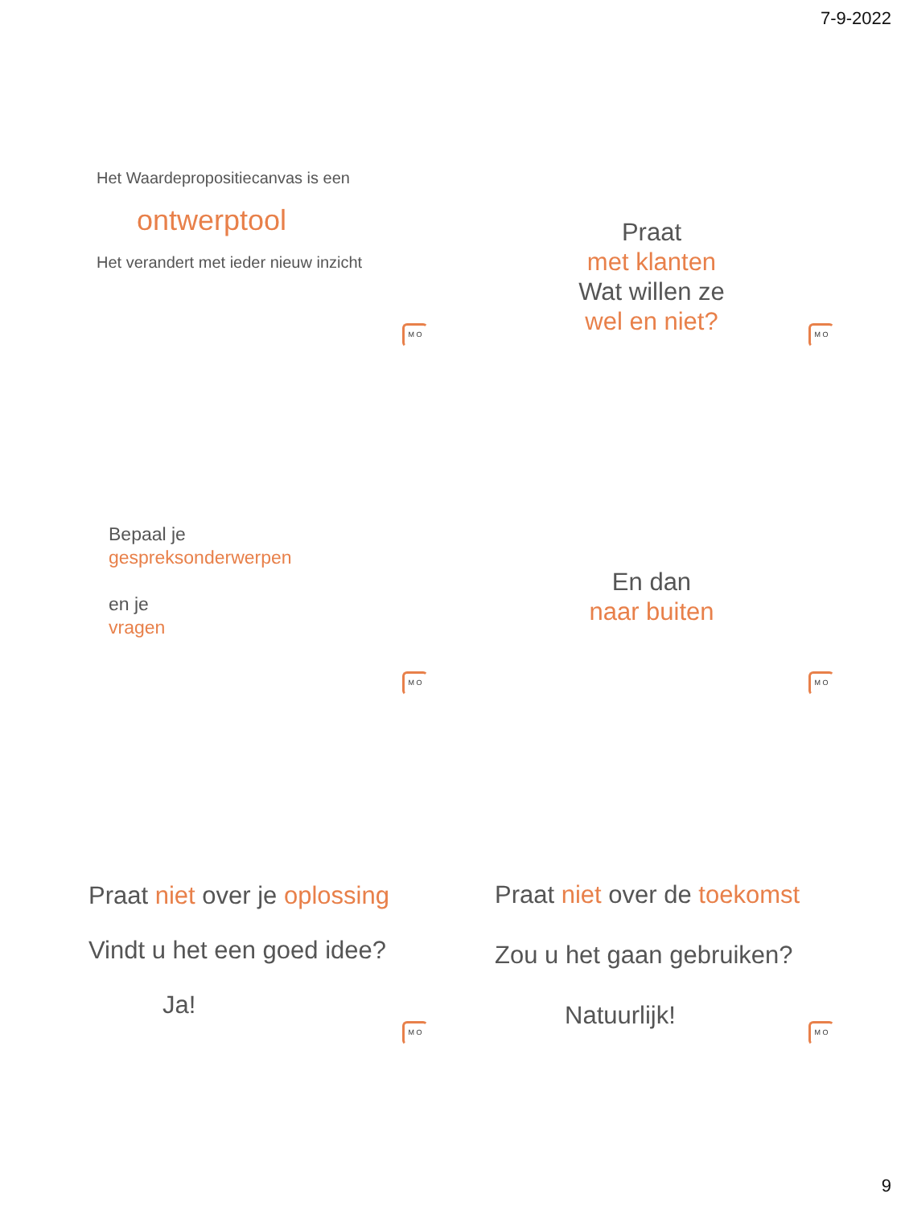7-9-2022
Het Waardepropositiecanvas is een
ontwerptool
Het verandert met ieder nieuw inzicht
M O
Praat
met klanten
Wat willen ze
wel en niet?
M O
Bepaal je
gespreksonderwerpen
en je
vragen
M O
En dan
naar buiten
M O
Praat niet over je oplossing
Vindt u het een goed idee?
Ja!
M O
Praat niet over de toekomst
Zou u het gaan gebruiken?
Natuurlijk!
M O
9